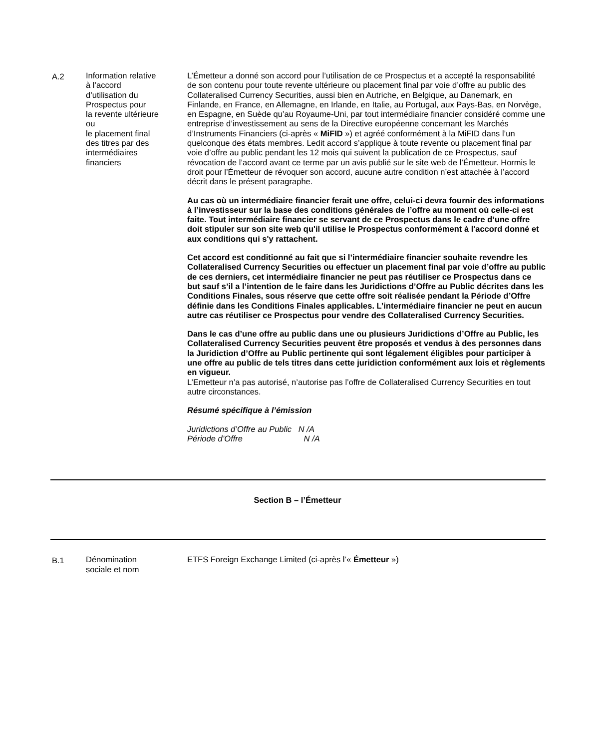A.2 Information relative
à l’accord
d’utilisation du
Prospectus pour
la revente ultérieure
ou
le placement final
des titres par des
intermédiaires
financiers
L’Émetteur a donné son accord pour l’utilisation de ce Prospectus et a accepté la responsabilité de son contenu pour toute revente ultérieure ou placement final par voie d’offre au public des Collateralised Currency Securities, aussi bien en Autriche, en Belgique, au Danemark, en Finlande, en France, en Allemagne, en Irlande, en Italie, au Portugal, aux Pays-Bas, en Norvège, en Espagne, en Suède qu’au Royaume-Uni, par tout intermédiaire financier considéré comme une entreprise d’investissement au sens de la Directive européenne concernant les Marchés d’Instruments Financiers (ci-après « MiFID ») et agréé conformément à la MiFID dans l’un quelconque des états membres. Ledit accord s’applique à toute revente ou placement final par voie d’offre au public pendant les 12 mois qui suivent la publication de ce Prospectus, sauf révocation de l’accord avant ce terme par un avis publié sur le site web de l’Émetteur. Hormis le droit pour l’Émetteur de révoquer son accord, aucune autre condition n’est attachée à l’accord décrit dans le présent paragraphe.
Au cas où un intermédiaire financier ferait une offre, celui-ci devra fournir des informations à l’investisseur sur la base des conditions générales de l’offre au moment où celle-ci est faite. Tout intermédiaire financier se servant de ce Prospectus dans le cadre d’une offre doit stipuler sur son site web qu'il utilise le Prospectus conformément à l'accord donné et aux conditions qui s'y rattachent.
Cet accord est conditionné au fait que si l’intermédiaire financier souhaite revendre les Collateralised Currency Securities ou effectuer un placement final par voie d’offre au public de ces derniers, cet intermédiaire financier ne peut pas réutiliser ce Prospectus dans ce but sauf s’il a l’intention de le faire dans les Juridictions d’Offre au Public décrites dans les Conditions Finales, sous réserve que cette offre soit réalisée pendant la Période d’Offre définie dans les Conditions Finales applicables. L’intermédiaire financier ne peut en aucun autre cas réutiliser ce Prospectus pour vendre des Collateralised Currency Securities.
Dans le cas d’une offre au public dans une ou plusieurs Juridictions d’Offre au Public, les Collateralised Currency Securities peuvent être proposés et vendus à des personnes dans la Juridiction d’Offre au Public pertinente qui sont légalement éligibles pour participer à une offre au public de tels titres dans cette juridiction conformément aux lois et règlements en vigueur.
L’Emetteur n’a pas autorisé, n’autorise pas l’offre de Collateralised Currency Securities en tout autre circonstances.
Résumé spécifique à l’émission
Juridictions d’Offre au Public N /A
Période d’Offre N /A
Section B – l’Émetteur
B.1 Dénomination
sociale et nom
ETFS Foreign Exchange Limited (ci-après l’« Émetteur »)